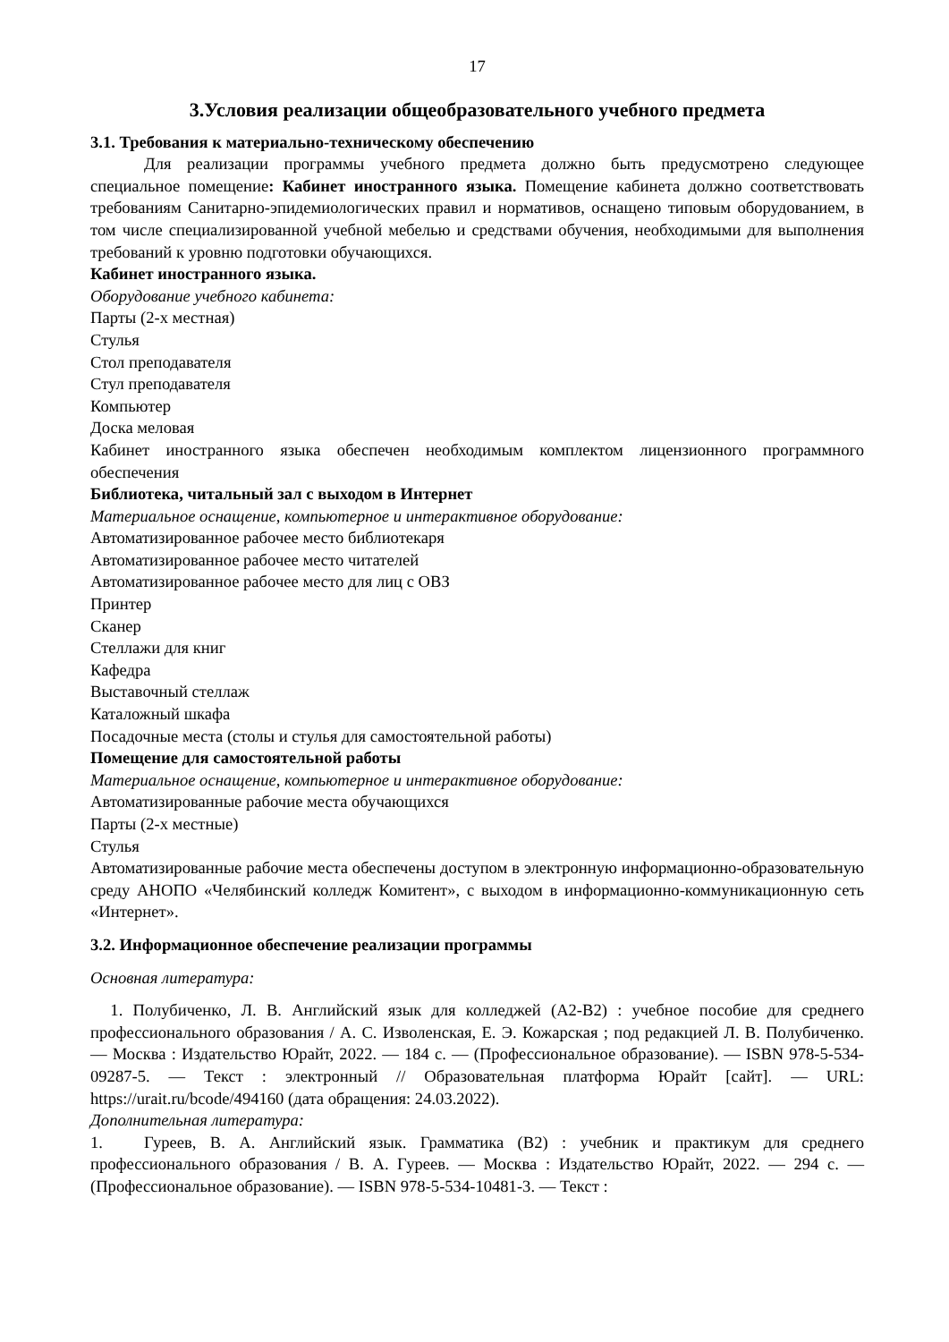17
3.Условия реализации общеобразовательного учебного предмета
3.1. Требования к материально-техническому обеспечению
Для реализации программы учебного предмета должно быть предусмотрено следующее специальное помещение: Кабинет иностранного языка. Помещение кабинета должно соответствовать требованиям Санитарно-эпидемиологических правил и нормативов, оснащено типовым оборудованием, в том числе специализированной учебной мебелью и средствами обучения, необходимыми для выполнения требований к уровню подготовки обучающихся.
Кабинет иностранного языка.
Оборудование учебного кабинета:
Парты (2-х местная)
Стулья
Стол преподавателя
Стул преподавателя
Компьютер
Доска меловая
Кабинет иностранного языка обеспечен необходимым комплектом лицензионного программного обеспечения
Библиотека, читальный зал с выходом в Интернет
Материальное оснащение, компьютерное и интерактивное оборудование:
Автоматизированное рабочее место библиотекаря
Автоматизированное рабочее место читателей
Автоматизированное рабочее место для лиц с ОВЗ
Принтер
Сканер
Стеллажи для книг
Кафедра
Выставочный стеллаж
Каталожный шкафа
Посадочные места (столы и стулья для самостоятельной работы)
Помещение для самостоятельной работы
Материальное оснащение, компьютерное и интерактивное оборудование:
Автоматизированные рабочие места обучающихся
Парты (2-х местные)
Стулья
Автоматизированные рабочие места обеспечены доступом в электронную информационно-образовательную среду АНОПО «Челябинский колледж Комитент», с выходом в информационно-коммуникационную сеть «Интернет».
3.2. Информационное обеспечение реализации программы
Основная литература:
1. Полубиченко, Л. В. Английский язык для колледжей (A2-B2) : учебное пособие для среднего профессионального образования / А. С. Изволенская, Е. Э. Кожарская ; под редакцией Л. В. Полубиченко. — Москва : Издательство Юрайт, 2022. — 184 с. — (Профессиональное образование). — ISBN 978-5-534-09287-5. — Текст : электронный // Образовательная платформа Юрайт [сайт]. — URL: https://urait.ru/bcode/494160 (дата обращения: 24.03.2022).
Дополнительная литература:
1. Гуреев, В. А. Английский язык. Грамматика (B2) : учебник и практикум для среднего профессионального образования / В. А. Гуреев. — Москва : Издательство Юрайт, 2022. — 294 с. — (Профессиональное образование). — ISBN 978-5-534-10481-3. — Текст :